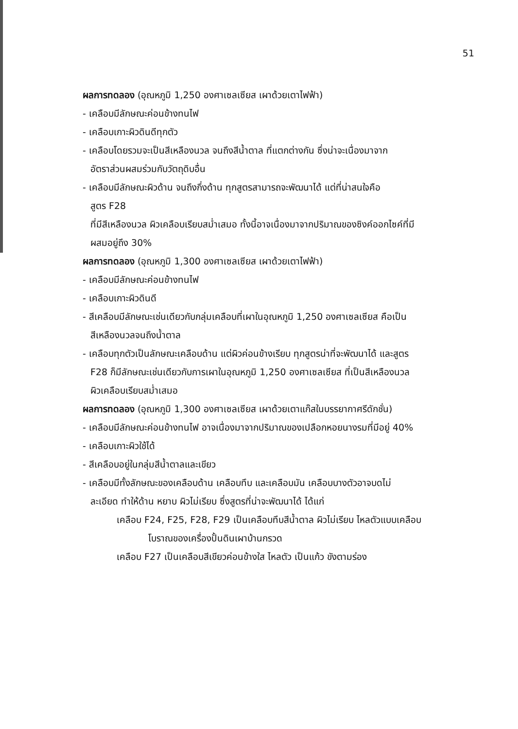51
ผลการทดลอง (อุณหภูมิ 1,250 องศาเซลเซียส เผาด้วยเตาไฟฟ้า)
- เคลือบมีลักษณะค่อนข้างทนไฟ
- เคลือบเกาะผิวดินดีทุกตัว
- เคลือบโดยรวมจะเป็นสีเหลืองนวล จนถึงสีน้ำตาล ที่แตกต่างกัน ซึ่งน่าจะเนื่องมาจาก
อัตราส่วนผสมร่วมกับวัตถุดิบอื่น
- เคลือบมีลักษณะผิวด้าน จนถึงกึ่งด้าน ทุกสูตรสามารถจะพัฒนาได้ แต่ที่น่าสนใจคือ
สูตร F28
ที่มีสีเหลืองนวล ผิวเคลือบเรียบสม่ำเสมอ ทั้งนี้อาจเนื่องมาจากปริมาณของซิงค์ออกไซค์ที่มี
ผสมอยู่ถึง 30%
ผลการทดลอง (อุณหภูมิ 1,300 องศาเซลเซียส เผาด้วยเตาไฟฟ้า)
- เคลือบมีลักษณะค่อนข้างทนไฟ
- เคลือบเกาะผิวดินดี
- สีเคลือบมีลักษณะเช่นเดียวกับกลุ่มเคลือบที่เผาในอุณหภูมิ 1,250 องศาเซลเซียส คือเป็น
สีเหลืองนวลจนถึงน้ำตาล
- เคลือบทุกตัวเป็นลักษณะเคลือบด้าน แต่ผิวค่อนข้างเรียบ ทุกสูตรน่าที่จะพัฒนาได้ และสูตร
F28 ก็มีลักษณะเช่นเดียวกับการเผาในอุณหภูมิ 1,250 องศาเซลเซียส ที่เป็นสีเหลืองนวล
ผิวเคลือบเรียบสม่ำเสมอ
ผลการทดลอง (อุณหภูมิ 1,300 องศาเซลเซียส เผาด้วยเตาแก๊สในบรรยากาศรีดักชั่น)
- เคลือบมีลักษณะค่อนข้างทนไฟ อาจเนื่องมาจากปริมาณของเปลือกหอยนางรมที่มีอยู่ 40%
- เคลือบเกาะผิวใช้ได้
- สีเคลือบอยู่ในกลุ่มสีน้ำตาลและเขียว
- เคลือบมีทั้งลักษณะของเคลือบด้าน เคลือบทึบ และเคลือบมัน เคลือบบางตัวอาจบดไม่
ละเอียด ทำให้ด้าน หยาบ ผิวไม่เรียบ ซึ่งสูตรที่น่าจะพัฒนาได้ ได้แก่
เคลือบ F24, F25, F28, F29 เป็นเคลือบทึบสีน้ำตาล ผิวไม่เรียบ ไหลตัวแบบเคลือบ
โบราณของเครื่องปั้นดินเผาบ้านกรวด
เคลือบ F27 เป็นเคลือบสีเขียวค่อนข้างใส ไหลตัว เป็นแก้ว ขังตามร่อง